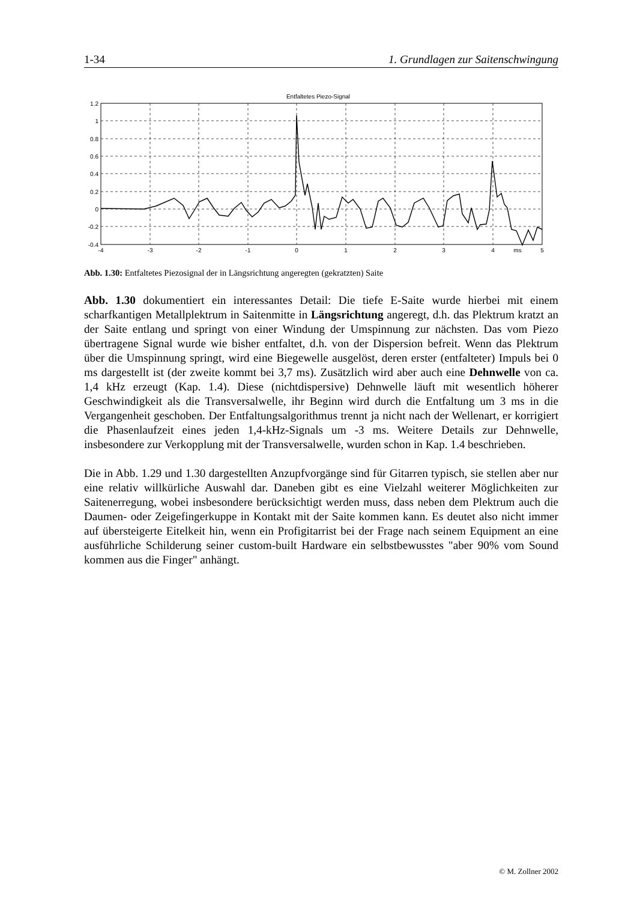1-34 1. Grundlagen zur Saitenschwingung
Entfaltetes Piezo-Signal
1.2
1
0.8
0.6
0.4
0.2
0
-0.2
-0.4
-4
-3
-2
-1
0
1
2
3
4
ms
5
Abb. 1.30: Entfaltetes Piezosignal der in Längsrichtung angeregten (gekratzten) Saite
Abb. 1.30 dokumentiert ein interessantes Detail: Die tiefe E-Saite wurde hierbei mit einem scharfkantigen Metallplektrum in Saitenmitte in Längsrichtung angeregt, d.h. das Plektrum kratzt an der Saite entlang und springt von einer Windung der Umspinnung zur nächsten. Das vom Piezo übertragene Signal wurde wie bisher entfaltet, d.h. von der Dispersion befreit. Wenn das Plektrum über die Umspinnung springt, wird eine Biegewelle ausgelöst, deren erster (entfalteter) Impuls bei 0 ms dargestellt ist (der zweite kommt bei 3,7 ms). Zusätzlich wird aber auch eine Dehnwelle von ca. 1,4 kHz erzeugt (Kap. 1.4). Diese (nichtdispersive) Dehnwelle läuft mit wesentlich höherer Geschwindigkeit als die Transversalwelle, ihr Beginn wird durch die Entfaltung um 3 ms in die Vergangenheit geschoben. Der Entfaltungsalgorithmus trennt ja nicht nach der Wellenart, er korrigiert die Phasenlaufzeit eines jeden 1,4-kHz-Signals um -3 ms. Weitere Details zur Dehnwelle, insbesondere zur Verkopplung mit der Transversalwelle, wurden schon in Kap. 1.4 beschrieben.
Die in Abb. 1.29 und 1.30 dargestellten Anzupfvorgänge sind für Gitarren typisch, sie stellen aber nur eine relativ willkürliche Auswahl dar. Daneben gibt es eine Vielzahl weiterer Möglichkeiten zur Saitenerregung, wobei insbesondere berücksichtigt werden muss, dass neben dem Plektrum auch die Daumen- oder Zeigefingerkuppe in Kontakt mit der Saite kommen kann. Es deutet also nicht immer auf übersteigerte Eitelkeit hin, wenn ein Profigitarrist bei der Frage nach seinem Equipment an eine ausführliche Schilderung seiner custom-built Hardware ein selbstbewusstes "aber 90% vom Sound kommen aus die Finger" anhängt.
© M. Zollner 2002